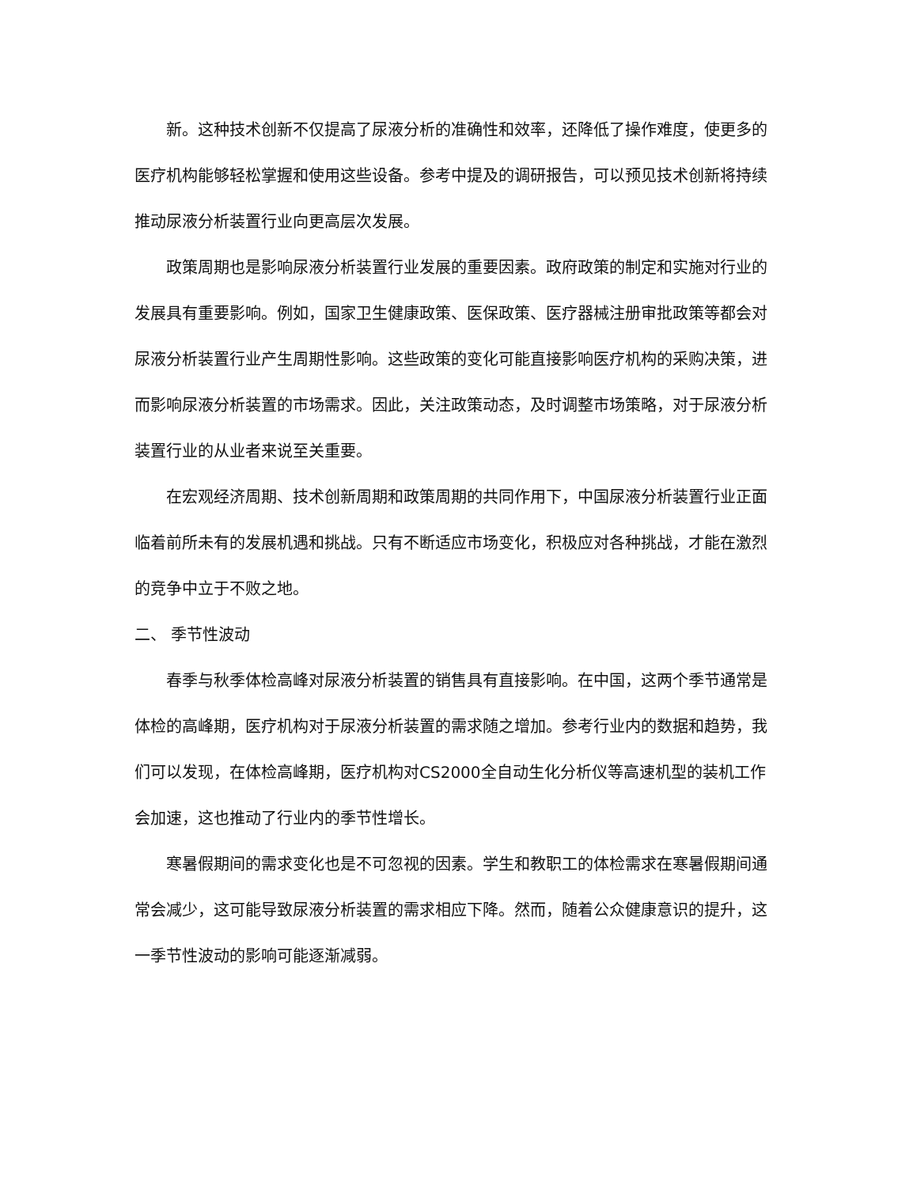新。这种技术创新不仅提高了尿液分析的准确性和效率，还降低了操作难度，使更多的医疗机构能够轻松掌握和使用这些设备。参考中提及的调研报告，可以预见技术创新将持续推动尿液分析装置行业向更高层次发展。
政策周期也是影响尿液分析装置行业发展的重要因素。政府政策的制定和实施对行业的发展具有重要影响。例如，国家卫生健康政策、医保政策、医疗器械注册审批政策等都会对尿液分析装置行业产生周期性影响。这些政策的变化可能直接影响医疗机构的采购决策，进而影响尿液分析装置的市场需求。因此，关注政策动态，及时调整市场策略，对于尿液分析装置行业的从业者来说至关重要。
在宏观经济周期、技术创新周期和政策周期的共同作用下，中国尿液分析装置行业正面临着前所未有的发展机遇和挑战。只有不断适应市场变化，积极应对各种挑战，才能在激烈的竞争中立于不败之地。
二、 季节性波动
春季与秋季体检高峰对尿液分析装置的销售具有直接影响。在中国，这两个季节通常是体检的高峰期，医疗机构对于尿液分析装置的需求随之增加。参考行业内的数据和趋势，我们可以发现，在体检高峰期，医疗机构对CS2000全自动生化分析仪等高速机型的装机工作会加速，这也推动了行业内的季节性增长。
寒暑假期间的需求变化也是不可忽视的因素。学生和教职工的体检需求在寒暑假期间通常会减少，这可能导致尿液分析装置的需求相应下降。然而，随着公众健康意识的提升，这一季节性波动的影响可能逐渐减弱。